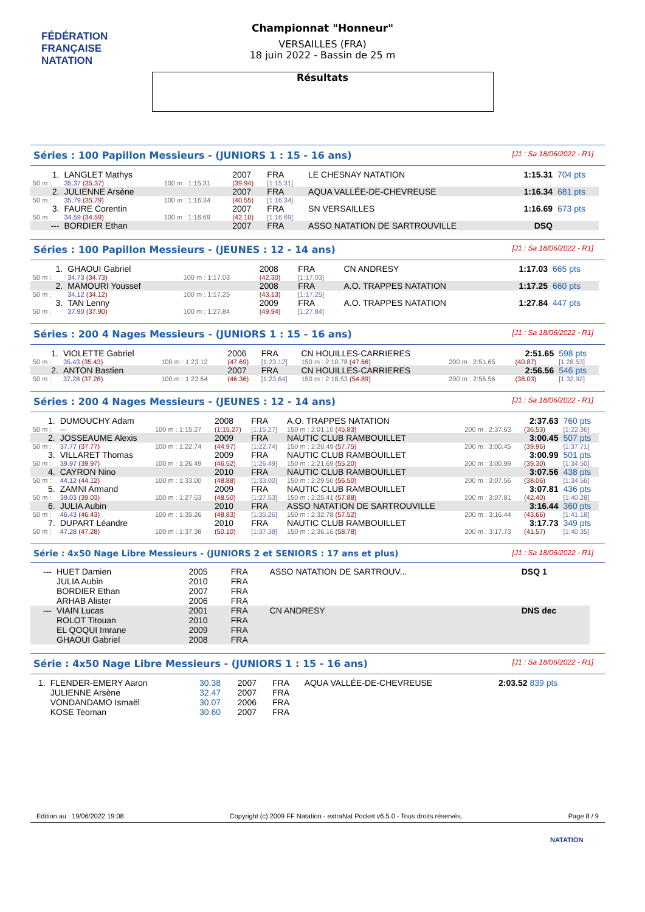FÉDÉRATION FRANÇAISE
NATATION
Championnat "Honneur"
VERSAILLES (FRA)
18 juin 2022 - Bassin de 25 m
Résultats
Séries : 100 Papillon Messieurs - (JUNIORS 1 : 15 - 16 ans) [J1 : Sa 18/06/2022 - R1]
| 1. | LANGLET Mathys | | 2007 | FRA | LE CHESNAY NATATION | 1:15.31 | 704 pts |
| 50 m : | 35.37 (35.37) | 100 m : 1:15.31 | (39.94) | [1:15.31] | | | |
| 2. | JULIENNE Arsène | | 2007 | FRA | AQUA VALLÉE-DE-CHEVREUSE | 1:16.34 | 681 pts |
| 50 m : | 35.79 (35.79) | 100 m : 1:16.34 | (40.55) | [1:16.34] | | | |
| 3. | FAURE Corentin | | 2007 | FRA | SN VERSAILLES | 1:16.69 | 673 pts |
| 50 m : | 34.59 (34.59) | 100 m : 1:16.69 | (42.10) | [1:16.69] | | | |
| --- | BORDIER Ethan | | 2007 | FRA | ASSO NATATION DE SARTROUVILLE | DSQ | |
Séries : 100 Papillon Messieurs - (JEUNES : 12 - 14 ans) [J1 : Sa 18/06/2022 - R1]
| 1. | GHAOUI Gabriel | | 2008 | FRA | CN ANDRESY | 1:17.03 | 665 pts |
| 50 m : | 34.73 (34.73) | 100 m : 1:17.03 | (42.30) | [1:17.03] | | | |
| 2. | MAMOURI Youssef | | 2008 | FRA | A.O. TRAPPES NATATION | 1:17.25 | 660 pts |
| 50 m : | 34.12 (34.12) | 100 m : 1:17.25 | (43.13) | [1:17.25] | | | |
| 3. | TAN Lenny | | 2009 | FRA | A.O. TRAPPES NATATION | 1:27.84 | 447 pts |
| 50 m : | 37.90 (37.90) | 100 m : 1:27.84 | (49.94) | [1:27.84] | | | |
Séries : 200 4 Nages Messieurs - (JUNIORS 1 : 15 - 16 ans) [J1 : Sa 18/06/2022 - R1]
| 1. | VIOLETTE Gabriel | | 2006 | FRA | CN HOUILLES-CARRIERES | | 2:51.65 | 598 pts |
| 50 m : | 35.43 (35.43) | 100 m : 1:23.12 | (47.69) | [1:23.12] | 150 m : 2:10.78 (47.66) | 200 m : 2:51.65 | (40.87) | [1:28.53] |
| 2. | ANTON Bastien | | 2007 | FRA | CN HOUILLES-CARRIERES | | 2:56.56 | 546 pts |
| 50 m : | 37.28 (37.28) | 100 m : 1:23.64 | (46.36) | [1:23.64] | 150 m : 2:18.53 (54.89) | 200 m : 2:56.56 | (38.03) | [1:32.92] |
Séries : 200 4 Nages Messieurs - (JEUNES : 12 - 14 ans) [J1 : Sa 18/06/2022 - R1]
| 1. | DUMOUCHY Adam | | 2008 | FRA | A.O. TRAPPES NATATION | | 2:37.63 | 760 pts |
| 50 m : | --- | 100 m : 1:15.27 | (1:15.27) | [1:15.27] | 150 m : 2:01.10 (45.83) | 200 m : 2:37.63 | (36.53) | [1:22.36] |
| 2. | JOSSEAUME Alexis | | 2009 | FRA | NAUTIC CLUB RAMBOUILLET | | 3:00.45 | 507 pts |
| 50 m : | 37.77 (37.77) | 100 m : 1:22.74 | (44.97) | [1:22.74] | 150 m : 2:20.49 (57.75) | 200 m : 3:00.45 | (39.96) | [1:37.71] |
| 3. | VILLARET Thomas | | 2009 | FRA | NAUTIC CLUB RAMBOUILLET | | 3:00.99 | 501 pts |
| 50 m : | 39.97 (39.97) | 100 m : 1:26.49 | (46.52) | [1:26.49] | 150 m : 2:21.69 (55.20) | 200 m : 3:00.99 | (39.30) | [1:34.50] |
| 4. | CAYRON Nino | | 2010 | FRA | NAUTIC CLUB RAMBOUILLET | | 3:07.56 | 438 pts |
| 50 m : | 44.12 (44.12) | 100 m : 1:33.00 | (48.88) | [1:33.00] | 150 m : 2:29.50 (56.50) | 200 m : 3:07.56 | (38.06) | [1:34.56] |
| 5. | ZAMNI Armand | | 2009 | FRA | NAUTIC CLUB RAMBOUILLET | | 3:07.81 | 436 pts |
| 50 m : | 39.03 (39.03) | 100 m : 1:27.53 | (48.50) | [1:27.53] | 150 m : 2:25.41 (57.88) | 200 m : 3:07.81 | (42.40) | [1:40.28] |
| 6. | JULIA Aubin | | 2010 | FRA | ASSO NATATION DE SARTROUVILLE | | 3:16.44 | 360 pts |
| 50 m : | 46.43 (46.43) | 100 m : 1:35.26 | (48.83) | [1:35.26] | 150 m : 2:32.78 (57.52) | 200 m : 3:16.44 | (43.66) | [1:41.18] |
| 7. | DUPART Léandre | | 2010 | FRA | NAUTIC CLUB RAMBOUILLET | | 3:17.73 | 349 pts |
| 50 m : | 47.28 (47.28) | 100 m : 1:37.38 | (50.10) | [1:37.38] | 150 m : 2:36.16 (58.78) | 200 m : 3:17.73 | (41.57) | [1:40.35] |
Série : 4x50 Nage Libre Messieurs - (JUNIORS 2 et SENIORS : 17 ans et plus) [J1 : Sa 18/06/2022 - R1]
| --- | HUET Damien | 2005 | FRA | ASSO NATATION DE SARTROUV... | DSQ 1 |
| | JULIA Aubin | 2010 | FRA | | |
| | BORDIER Ethan | 2007 | FRA | | |
| | ARHAB Alister | 2006 | FRA | | |
| --- | VIAIN Lucas | 2001 | FRA | CN ANDRESY | DNS dec |
| | ROLOT Titouan | 2010 | FRA | | |
| | EL QOQUI Imrane | 2009 | FRA | | |
| | GHAOUI Gabriel | 2008 | FRA | | |
Série : 4x50 Nage Libre Messieurs - (JUNIORS 1 : 15 - 16 ans) [J1 : Sa 18/06/2022 - R1]
| 1. | FLENDER-EMERY Aaron | 30.38 | 2007 | FRA | AQUA VALLÉE-DE-CHEVREUSE | 2:03.52 839 pts |
| | JULIENNE Arsène | 32.47 | 2007 | FRA | | |
| | VONDANDAMO Ismaël | 30.07 | 2006 | FRA | | |
| | KOSE Teoman | 30.60 | 2007 | FRA | | |
Edition au : 19/06/2022 19:08 Copyright (c) 2009 FF Natation - extraNat Pocket v6.5.0 - Tous droits réservés. Page 8 / 9
NATATION